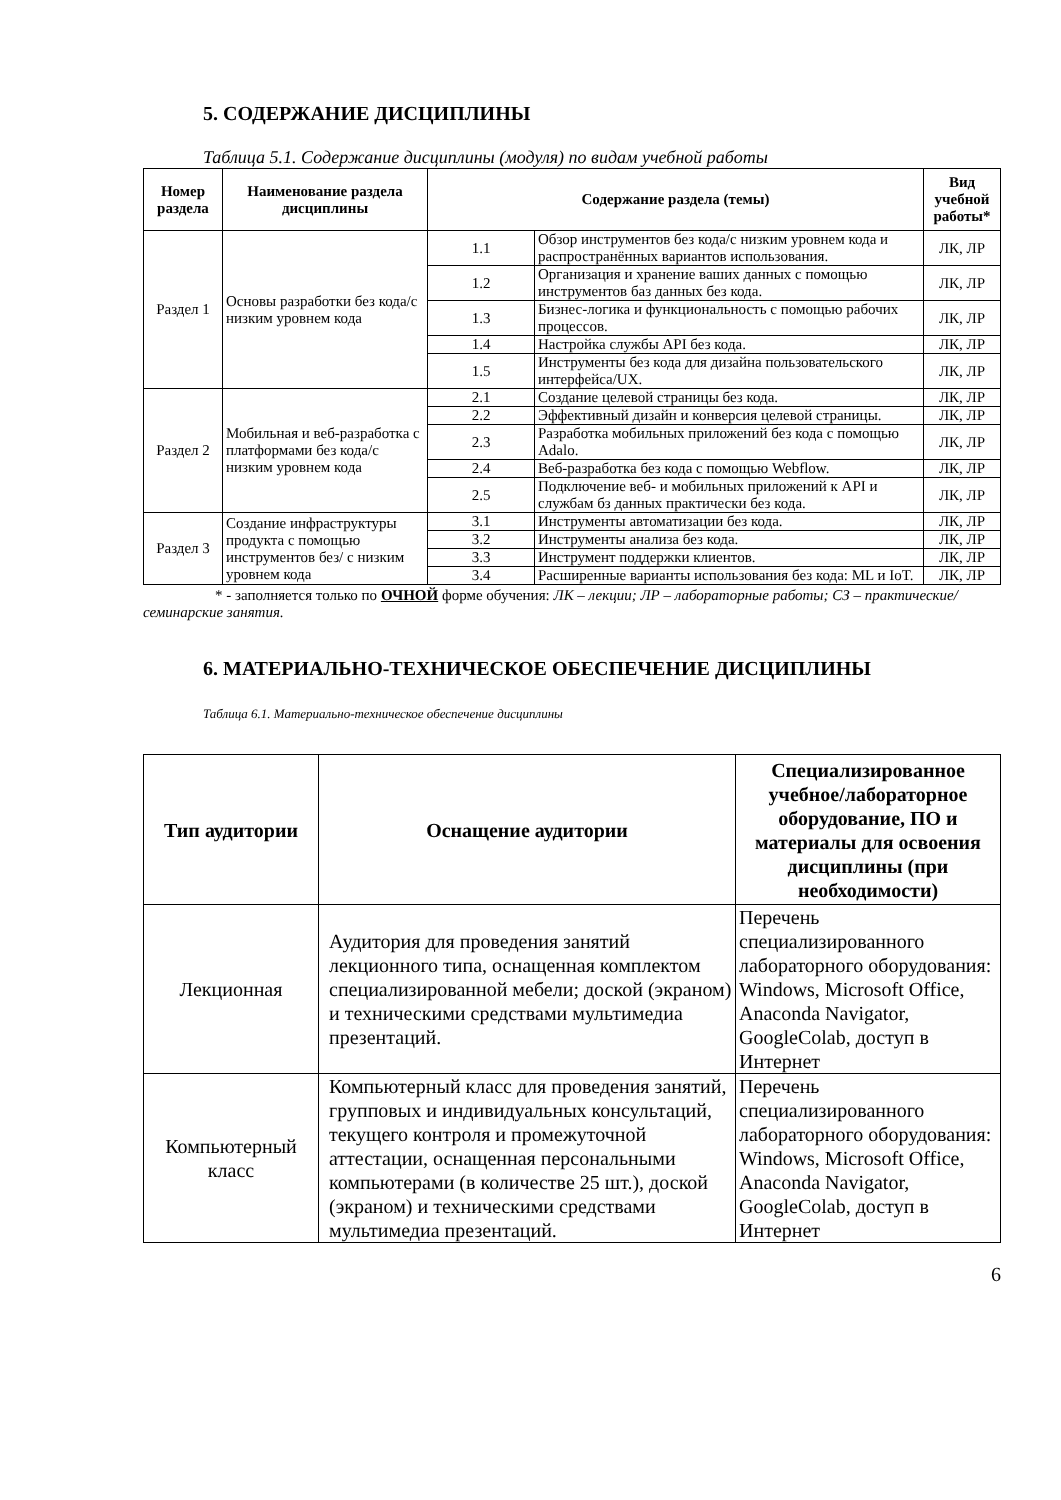5. СОДЕРЖАНИЕ ДИСЦИПЛИНЫ
Таблица 5.1. Содержание дисциплины (модуля) по видам учебной работы
| Номер раздела | Наименование раздела дисциплины | Содержание раздела (темы) | | Вид учебной работы* |
| --- | --- | --- | --- | --- |
| Раздел 1 | Основы разработки без кода/с низким уровнем кода | 1.1 | Обзор инструментов без кода/с низким уровнем кода и распространённых вариантов использования. | ЛК, ЛР |
| | | 1.2 | Организация и хранение ваших данных с помощью инструментов баз данных без кода. | ЛК, ЛР |
| | | 1.3 | Бизнес-логика и функциональность с помощью рабочих процессов. | ЛК, ЛР |
| | | 1.4 | Настройка службы API без кода. | ЛК, ЛР |
| | | 1.5 | Инструменты без кода для дизайна пользовательского интерфейса/UX. | ЛК, ЛР |
| Раздел 2 | Мобильная и веб-разработка с платформами без кода/с низким уровнем кода | 2.1 | Создание целевой страницы без кода. | ЛК, ЛР |
| | | 2.2 | Эффективный дизайн и конверсия целевой страницы. | ЛК, ЛР |
| | | 2.3 | Разработка мобильных приложений без кода с помощью Adalo. | ЛК, ЛР |
| | | 2.4 | Веб-разработка без кода с помощью Webflow. | ЛК, ЛР |
| | | 2.5 | Подключение веб- и мобильных приложений к API и службам бз данных практически без кода. | ЛК, ЛР |
| Раздел 3 | Создание инфраструктуры продукта с помощью инструментов без/ с низким уровнем кода | 3.1 | Инструменты автоматизации без кода. | ЛК, ЛР |
| | | 3.2 | Инструменты анализа без кода. | ЛК, ЛР |
| | | 3.3 | Инструмент поддержки клиентов. | ЛК, ЛР |
| | | 3.4 | Расширенные варианты использования без кода: ML и IoT. | ЛК, ЛР |
* - заполняется только по ОЧНОЙ форме обучения: ЛК – лекции; ЛР – лабораторные работы; СЗ – практические/семинарские занятия.
6. МАТЕРИАЛЬНО-ТЕХНИЧЕСКОЕ ОБЕСПЕЧЕНИЕ ДИСЦИПЛИНЫ
Таблица 6.1. Материально-техническое обеспечение дисциплины
| Тип аудитории | Оснащение аудитории | Специализированное учебное/лабораторное оборудование, ПО и материалы для освоения дисциплины (при необходимости) |
| --- | --- | --- |
| Лекционная | Аудитория для проведения занятий лекционного типа, оснащенная комплектом специализированной мебели; доской (экраном) и техническими средствами мультимедиа презентаций. | Перечень специализированного лабораторного оборудования: Windows, Microsoft Office, Anaconda Navigator, GoogleColab, доступ в Интернет |
| Компьютерный класс | Компьютерный класс для проведения занятий, групповых и индивидуальных консультаций, текущего контроля и промежуточной аттестации, оснащенная персональными компьютерами (в количестве 25 шт.), доской (экраном) и техническими средствами мультимедиа презентаций. | Перечень специализированного лабораторного оборудования: Windows, Microsoft Office, Anaconda Navigator, GoogleColab, доступ в Интернет |
6